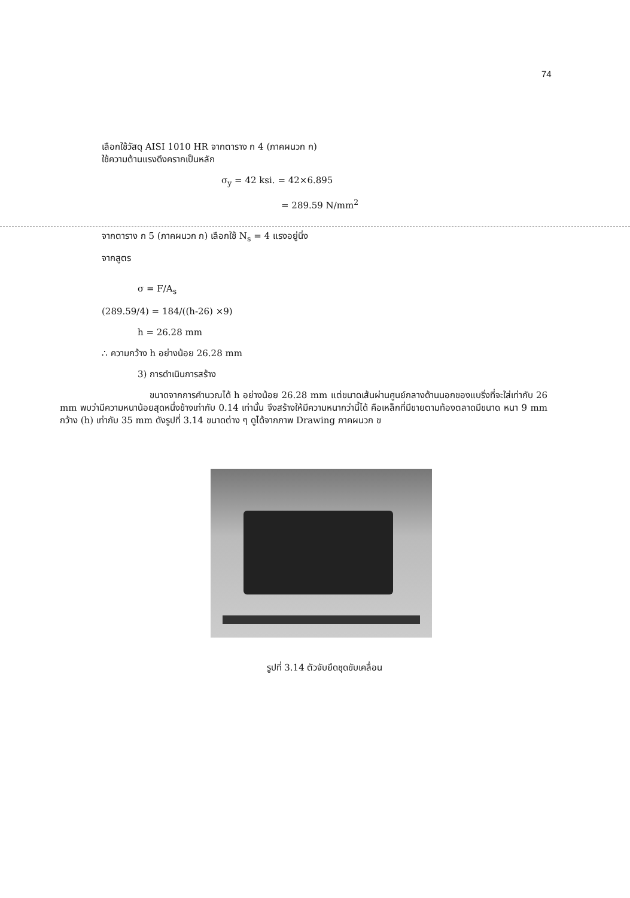74
เลือกใช้วัสดุ AISI 1010 HR จากตาราง ก 4 (ภาคผนวก ก)
ใช้ความต้านแรงดึงครากเป็นหลัก
σ<sub>y</sub> = 42 ksi. = 42×6.895
= 289.59 N/mm<sup>2</sup>
จากตาราง ก 5 (ภาคผนวก ก) เลือกใช้ N<sub>s</sub> = 4 แรงอยู่นิ่ง
จากสูตร
σ = F/A<sub>s</sub>
(289.59/4) = 184/((h-26) ×9)
h = 26.28 mm
∴ ความกว้าง h อย่างน้อย 26.28 mm
3) การดำเนินการสร้าง
ขนาดจากการคำนวณได้ h อย่างน้อย 26.28 mm แต่ขนาดเส้นผ่านศูนย์กลางด้านนอกของแบริ่งที่จะใส่เท่ากับ 26 mm พบว่ามีความหนาน้อยสุดหนึ่งข้างเท่ากับ 0.14 เท่านั้น จึงสร้างให้มีความหนากว่านี้ได้ คือเหล็กที่มีขายตามท้องตลาดมีขนาด หนา 9 mm กว้าง (h) เท่ากับ 35 mm ดังรูปที่ 3.14 ขนาดต่าง ๆ ดูได้จากภาพ Drawing ภาคผนวก ข
รูปที่ 3.14 ตัวจับยึดชุดขับเคลื่อน